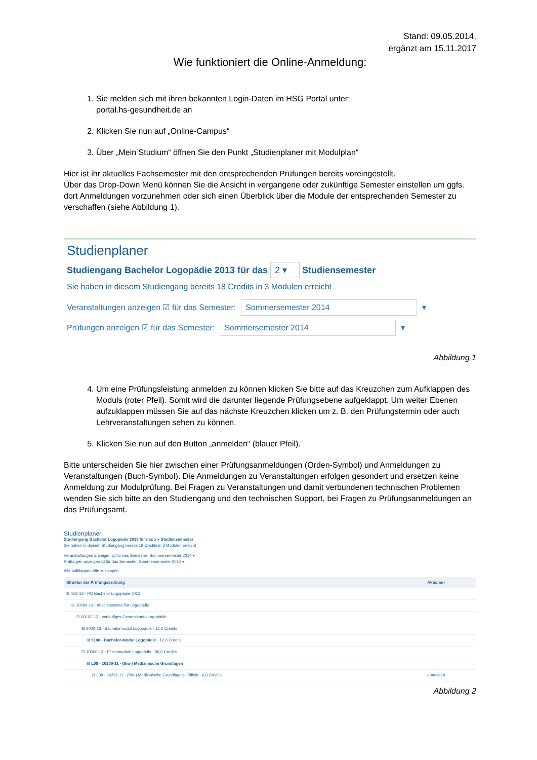Stand: 09.05.2014,
ergänzt am 15.11.2017
Wie funktioniert die Online-Anmeldung:
1. Sie melden sich mit ihren bekannten Login-Daten im HSG Portal unter:
portal.hs-gesundheit.de an
2. Klicken Sie nun auf „Online-Campus“
3. Über „Mein Studium“ öffnen Sie den Punkt „Studienplaner mit Modulplan“
Hier ist ihr aktuelles Fachsemester mit den entsprechenden Prüfungen bereits voreingestellt.
Über das Drop-Down Menü können Sie die Ansicht in vergangene oder zukünftige Semester einstellen um ggfs. dort Anmeldungen vorzunehmen oder sich einen Überblick über die Module der entsprechenden Semester zu verschaffen (siehe Abbildung 1).
Studienplaner
Studiengang Bachelor Logopädie 2013 für das 2 ▾ Studiensemester
Sie haben in diesem Studiengang bereits 18 Credits in 3 Modulen erreicht
Veranstaltungen anzeigen ☑ für das Semester: Sommersemester 2014 ▾
Prüfungen anzeigen ☑ für das Semester: Sommersemester 2014 ▾
Abbildung 1
4. Um eine Prüfungsleistung anmelden zu können klicken Sie bitte auf das Kreuzchen zum Aufklappen des Moduls (roter Pfeil). Somit wird die darunter liegende Prüfungsebene aufgeklappt. Um weiter Ebenen aufzuklappen müssen Sie auf das nächste Kreuzchen klicken um z. B. den Prüfungstermin oder auch Lehrveranstaltungen sehen zu können.
5. Klicken Sie nun auf den Button „anmelden“ (blauer Pfeil).
Bitte unterscheiden Sie hier zwischen einer Prüfungsanmeldungen (Orden-Symbol) und Anmeldungen zu Veranstaltungen (Buch-Symbol). Die Anmeldungen zu Veranstaltungen erfolgen gesondert und ersetzen keine Anmeldung zur Modulprüfung. Bei Fragen zu Veranstaltungen und damit verbundenen technischen Problemen wenden Sie sich bitte an den Studiengang und den technischen Support, bei Fragen zu Prüfungsanmeldungen an das Prüfungsamt.
Studienplaner
Studiengang Bachelor Logopädie 2013 für das 2 ▾ Studiensemester
Sie haben in diesem Studiengang bereits 18 Credits in 3 Modulen erreicht
Veranstaltungen anzeigen ☑ für das Semester: Sommersemester 2014 ▾
Prüfungen anzeigen ☑ für das Semester: Sommersemester 2014 ▾
Alle aufklappen Alle zuklappen
| Struktur der Prüfungsordnung | Aktionen |
| --- | --- |
| ⊟ 102-13 - PO Bachelor Logopädie 2013 | |
| ⊟ 10284-13 - Abschlussnote BA Logopädie | |
| ⊟ 00102-13 - vorläufiges Gesamtkonto Logopädie | |
| ⊟ 9000-13 - Bachelormodul Logopädie - 12,0 Credits | |
| ⊞ 9100 - Bachelor-Modul Logopädie - 12,0 Credits | |
| ⊟ 10000-13 - Pflichtmodule Logopädie - 86,0 Credits | |
| ⊟ L08 - 10200-11 - (Bio-) Medizinische Grundlagen | |
| ⊟ L08 - 10291-11 - (Bio-) Medizinische Grundlagen - Pflicht - 6,0 Credits | anmelden |
Abbildung 2